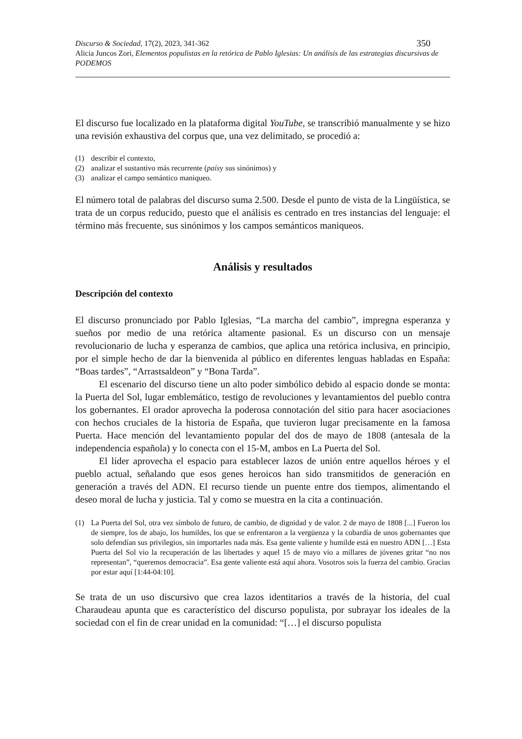Discurso & Sociedad, 17(2), 2023, 341-362 350
Alicia Juncos Zori, Elementos populistas en la retórica de Pablo Iglesias: Un análisis de las estrategias discursivas de PODEMOS
El discurso fue localizado en la plataforma digital YouTube, se transcribió manualmente y se hizo una revisión exhaustiva del corpus que, una vez delimitado, se procedió a:
(1) describir el contexto,
(2) analizar el sustantivo más recurrente (país y sus sinónimos) y
(3) analizar el campo semántico maniqueo.
El número total de palabras del discurso suma 2.500. Desde el punto de vista de la Lingüística, se trata de un corpus reducido, puesto que el análisis es centrado en tres instancias del lenguaje: el término más frecuente, sus sinónimos y los campos semánticos maniqueos.
Análisis y resultados
Descripción del contexto
El discurso pronunciado por Pablo Iglesias, “La marcha del cambio”, impregna esperanza y sueños por medio de una retórica altamente pasional. Es un discurso con un mensaje revolucionario de lucha y esperanza de cambios, que aplica una retórica inclusiva, en principio, por el simple hecho de dar la bienvenida al público en diferentes lenguas habladas en España: “Boas tardes”, “Arrastsaldeon” y “Bona Tarda”.
El escenario del discurso tiene un alto poder simbólico debido al espacio donde se monta: la Puerta del Sol, lugar emblemático, testigo de revoluciones y levantamientos del pueblo contra los gobernantes. El orador aprovecha la poderosa connotación del sitio para hacer asociaciones con hechos cruciales de la historia de España, que tuvieron lugar precisamente en la famosa Puerta. Hace mención del levantamiento popular del dos de mayo de 1808 (antesala de la independencia española) y lo conecta con el 15-M, ambos en La Puerta del Sol.
El líder aprovecha el espacio para establecer lazos de unión entre aquellos héroes y el pueblo actual, señalando que esos genes heroicos han sido transmitidos de generación en generación a través del ADN. El recurso tiende un puente entre dos tiempos, alimentando el deseo moral de lucha y justicia. Tal y como se muestra en la cita a continuación.
(1) La Puerta del Sol, otra vez símbolo de futuro, de cambio, de dignidad y de valor. 2 de mayo de 1808 [...] Fueron los de siempre, los de abajo, los humildes, los que se enfrentaron a la vergüenza y la cobardía de unos gobernantes que solo defendían sus privilegios, sin importarles nada más. Esa gente valiente y humilde está en nuestro ADN […] Esta Puerta del Sol vio la recuperación de las libertades y aquel 15 de mayo vio a millares de jóvenes gritar “no nos representan”, “queremos democracia”. Esa gente valiente está aquí ahora. Vosotros sois la fuerza del cambio. Gracias por estar aquí [1:44-04:10].
Se trata de un uso discursivo que crea lazos identitarios a través de la historia, del cual Charaudeau apunta que es característico del discurso populista, por subrayar los ideales de la sociedad con el fin de crear unidad en la comunidad: “[…] el discurso populista